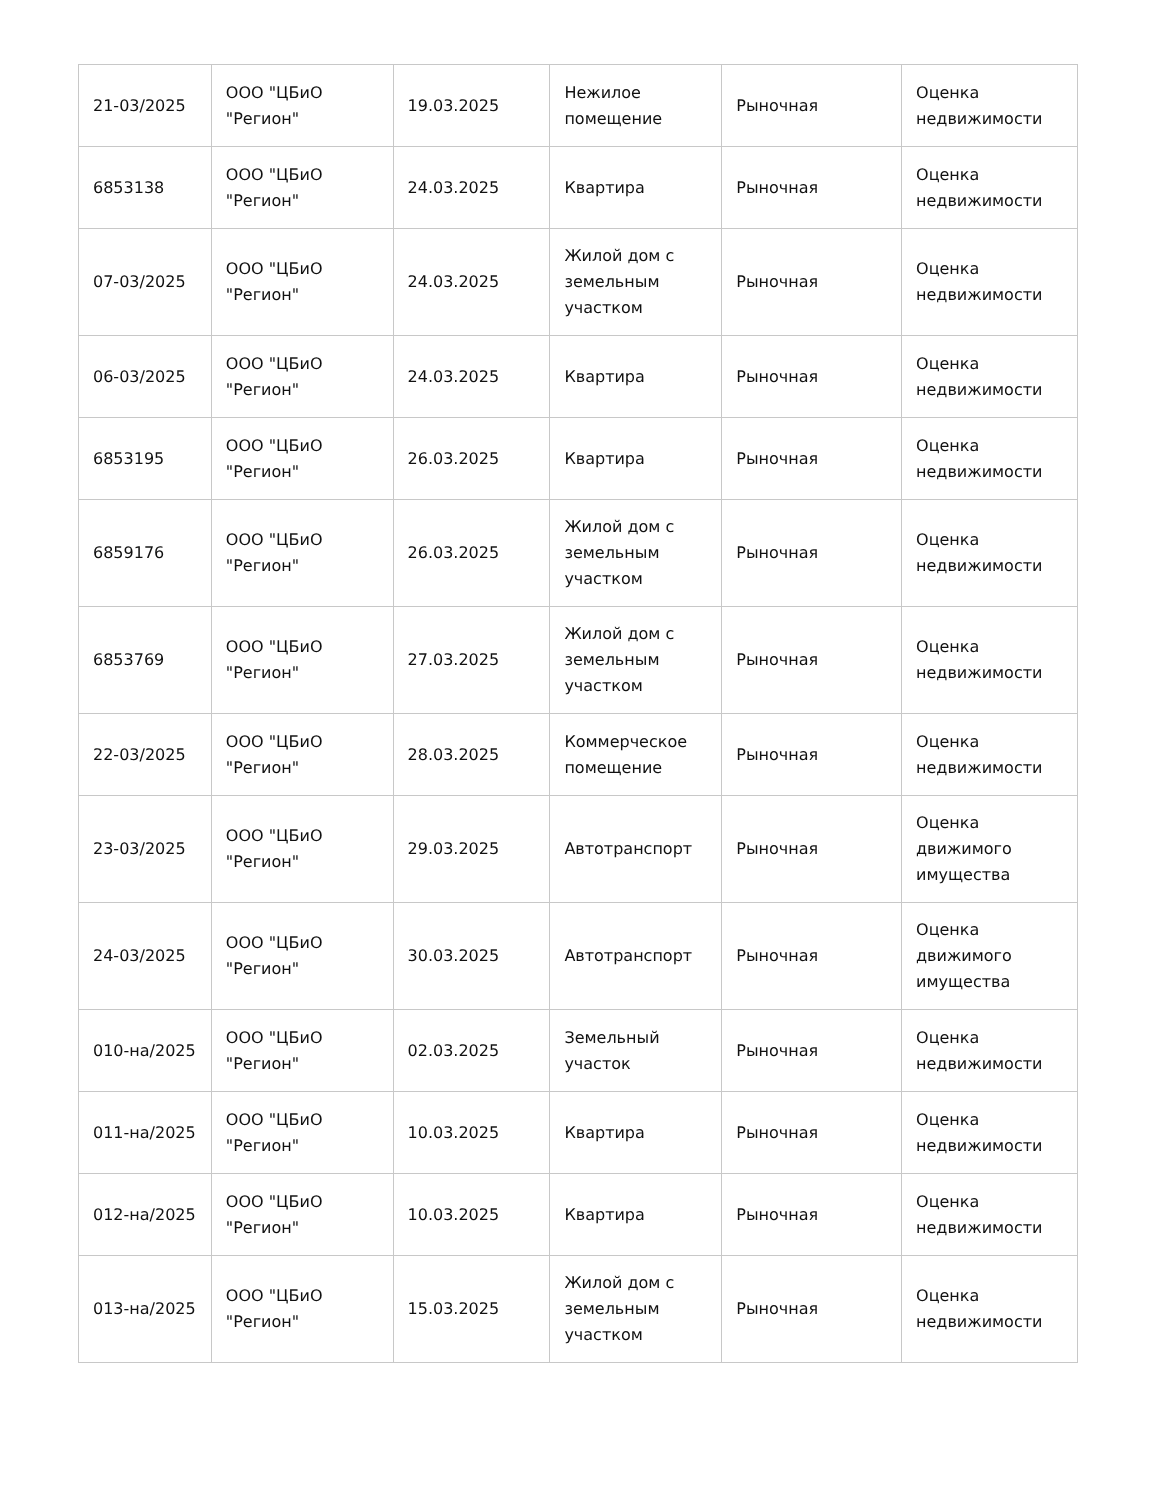| 21-03/2025 | ООО "ЦБиО "Регион" | 19.03.2025 | Нежилое помещение | Рыночная | Оценка недвижимости |
| 6853138 | ООО "ЦБиО "Регион" | 24.03.2025 | Квартира | Рыночная | Оценка недвижимости |
| 07-03/2025 | ООО "ЦБиО "Регион" | 24.03.2025 | Жилой дом с земельным участком | Рыночная | Оценка недвижимости |
| 06-03/2025 | ООО "ЦБиО "Регион" | 24.03.2025 | Квартира | Рыночная | Оценка недвижимости |
| 6853195 | ООО "ЦБиО "Регион" | 26.03.2025 | Квартира | Рыночная | Оценка недвижимости |
| 6859176 | ООО "ЦБиО "Регион" | 26.03.2025 | Жилой дом с земельным участком | Рыночная | Оценка недвижимости |
| 6853769 | ООО "ЦБиО "Регион" | 27.03.2025 | Жилой дом с земельным участком | Рыночная | Оценка недвижимости |
| 22-03/2025 | ООО "ЦБиО "Регион" | 28.03.2025 | Коммерческое помещение | Рыночная | Оценка недвижимости |
| 23-03/2025 | ООО "ЦБиО "Регион" | 29.03.2025 | Автотранспорт | Рыночная | Оценка движимого имущества |
| 24-03/2025 | ООО "ЦБиО "Регион" | 30.03.2025 | Автотранспорт | Рыночная | Оценка движимого имущества |
| 010-на/2025 | ООО "ЦБиО "Регион" | 02.03.2025 | Земельный участок | Рыночная | Оценка недвижимости |
| 011-на/2025 | ООО "ЦБиО "Регион" | 10.03.2025 | Квартира | Рыночная | Оценка недвижимости |
| 012-на/2025 | ООО "ЦБиО "Регион" | 10.03.2025 | Квартира | Рыночная | Оценка недвижимости |
| 013-на/2025 | ООО "ЦБиО "Регион" | 15.03.2025 | Жилой дом с земельным участком | Рыночная | Оценка недвижимости |